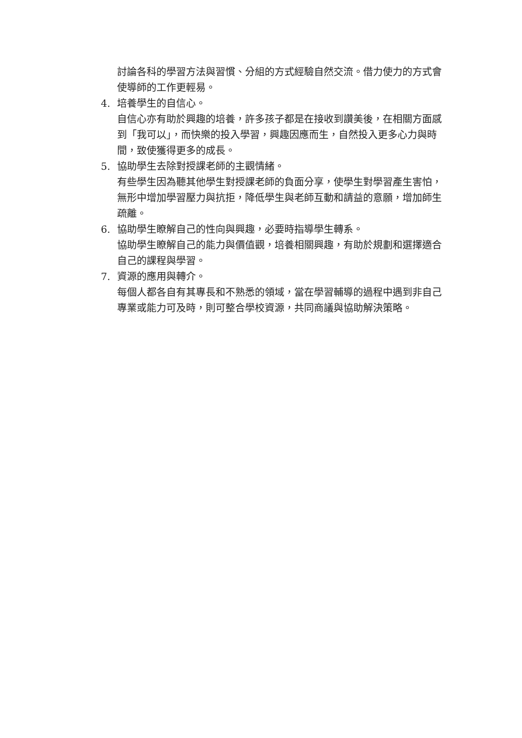討論各科的學習方法與習慣、分組的方式經驗自然交流。借力使力的方式會使導師的工作更輕易。
4. 培養學生的自信心。
自信心亦有助於興趣的培養，許多孩子都是在接收到讚美後，在相關方面感到「我可以」，而快樂的投入學習，興趣因應而生，自然投入更多心力與時間，致使獲得更多的成長。
5. 協助學生去除對授課老師的主觀情緒。
有些學生因為聽其他學生對授課老師的負面分享，使學生對學習產生害怕，無形中增加學習壓力與抗拒，降低學生與老師互動和請益的意願，增加師生疏離。
6. 協助學生瞭解自己的性向與興趣，必要時指導學生轉系。
協助學生瞭解自己的能力與價值觀，培養相關興趣，有助於規劃和選擇適合自己的課程與學習。
7. 資源的應用與轉介。
每個人都各自有其專長和不熟悉的領域，當在學習輔導的過程中遇到非自己專業或能力可及時，則可整合學校資源，共同商議與協助解決策略。